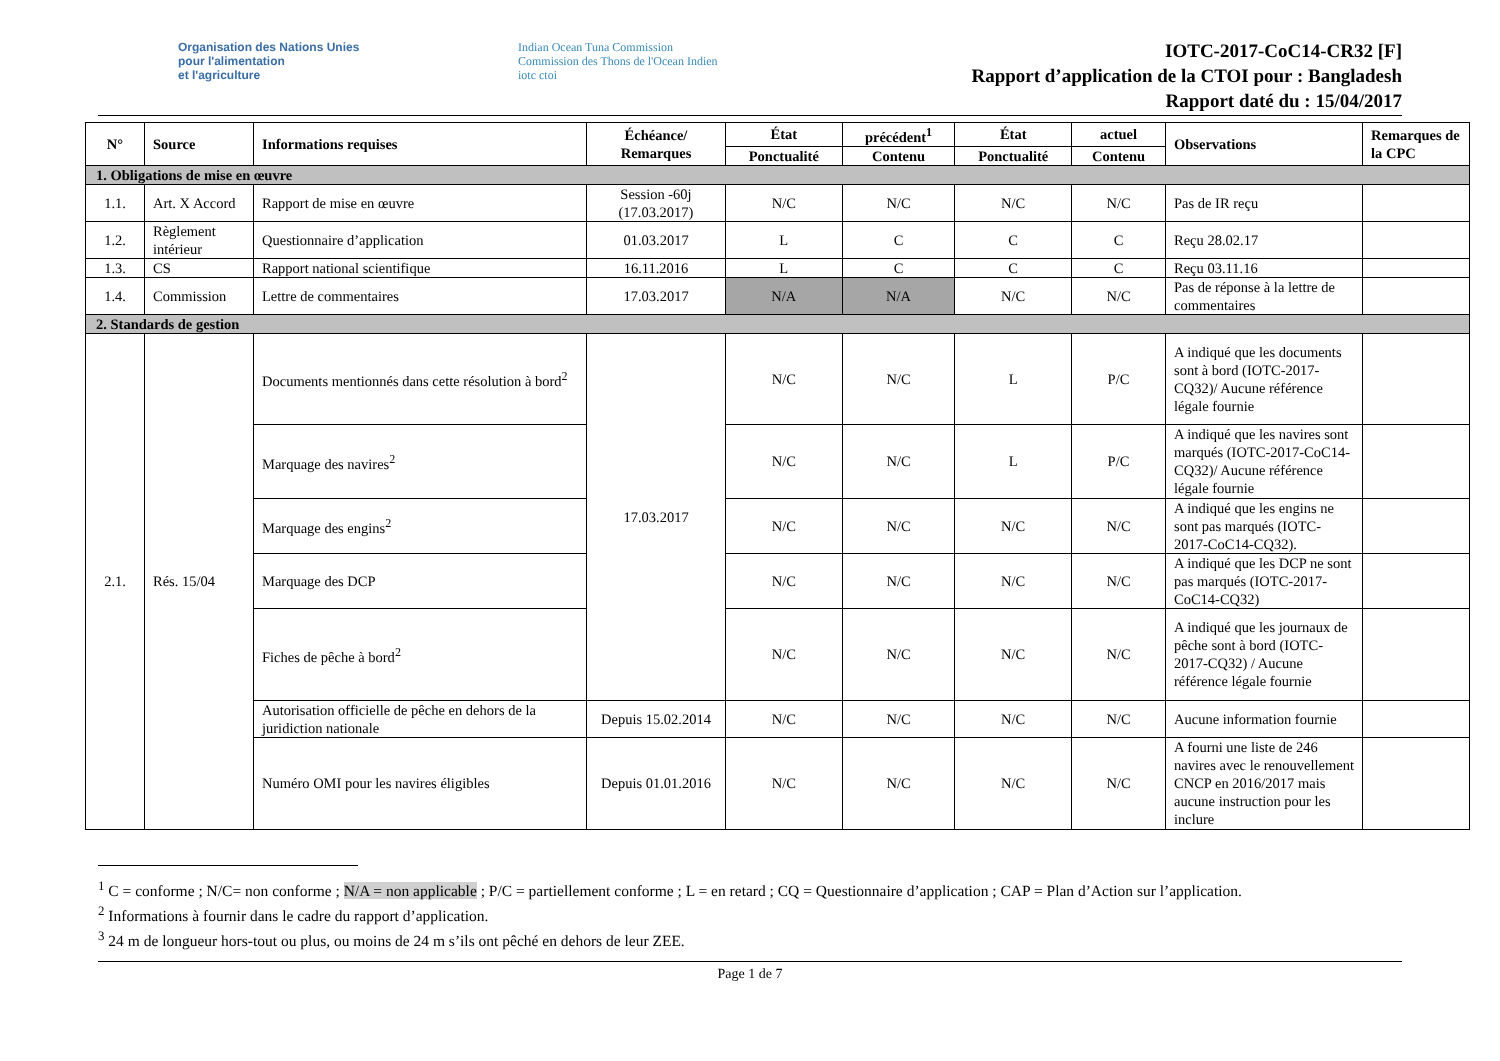Organisation des Nations Unies
pour l'alimentation
et l'agriculture
Indian Ocean Tuna Commission
Commission des Thons de l'Ocean Indien
iotc ctoi
IOTC-2017-CoC14-CR32 [F]
Rapport d’application de la CTOI pour : Bangladesh
Rapport daté du : 15/04/2017
| N° | Source | Informations requises | Échéance/ Remarques | État | précédent<sup>1</sup> | État | actuel | Observations | Remarques de la CPC |
| --- | --- | --- | --- | --- | --- | --- | --- | --- | --- |
| | | | | Ponctualité | Contenu | Ponctualité | Contenu | | |
| 1. Obligations de mise en œuvre | | | | | | | | | |
| 1.1. | Art. X Accord | Rapport de mise en œuvre | Session -60j (17.03.2017) | N/C | N/C | N/C | N/C | Pas de IR reçu | |
| 1.2. | Règlement intérieur | Questionnaire d’application | 01.03.2017 | L | C | C | C | Reçu 28.02.17 | |
| 1.3. | CS | Rapport national scientifique | 16.11.2016 | L | C | C | C | Reçu 03.11.16 | |
| 1.4. | Commission | Lettre de commentaires | 17.03.2017 | N/A | N/A | N/C | N/C | Pas de réponse à la lettre de commentaires | |
| 2. Standards de gestion | | | | | | | | | |
| 2.1. | Rés. 15/04 | Documents mentionnés dans cette résolution à bord<sup>2</sup> | 17.03.2017 | N/C | N/C | L | P/C | A indiqué que les documents sont à bord (IOTC-2017-CQ32)/ Aucune référence légale fournie | |
| | | Marquage des navires<sup>2</sup> | | N/C | N/C | L | P/C | A indiqué que les navires sont marqués (IOTC-2017-CoC14-CQ32)/ Aucune référence légale fournie | |
| | | Marquage des engins<sup>2</sup> | | N/C | N/C | N/C | N/C | A indiqué que les engins ne sont pas marqués (IOTC-2017-CoC14-CQ32). | |
| | | Marquage des DCP | | N/C | N/C | N/C | N/C | A indiqué que les DCP ne sont pas marqués (IOTC-2017-CoC14-CQ32) | |
| | | Fiches de pêche à bord<sup>2</sup> | | N/C | N/C | N/C | N/C | A indiqué que les journaux de pêche sont à bord (IOTC-2017-CQ32) / Aucune référence légale fournie | |
| | | Autorisation officielle de pêche en dehors de la juridiction nationale | Depuis 15.02.2014 | N/C | N/C | N/C | N/C | Aucune information fournie | |
| | | Numéro OMI pour les navires éligibles | Depuis 01.01.2016 | N/C | N/C | N/C | N/C | A fourni une liste de 246 navires avec le renouvellement CNCP en 2016/2017 mais aucune instruction pour les inclure | |
<sup>1</sup> C = conforme ; N/C= non conforme ; N/A = non applicable ; P/C = partiellement conforme ; L = en retard ; CQ = Questionnaire d’application ; CAP = Plan d’Action sur l’application.
<sup>2</sup> Informations à fournir dans le cadre du rapport d’application.
<sup>3</sup> 24 m de longueur hors-tout ou plus, ou moins de 24 m s’ils ont pêché en dehors de leur ZEE.
Page 1 de 7